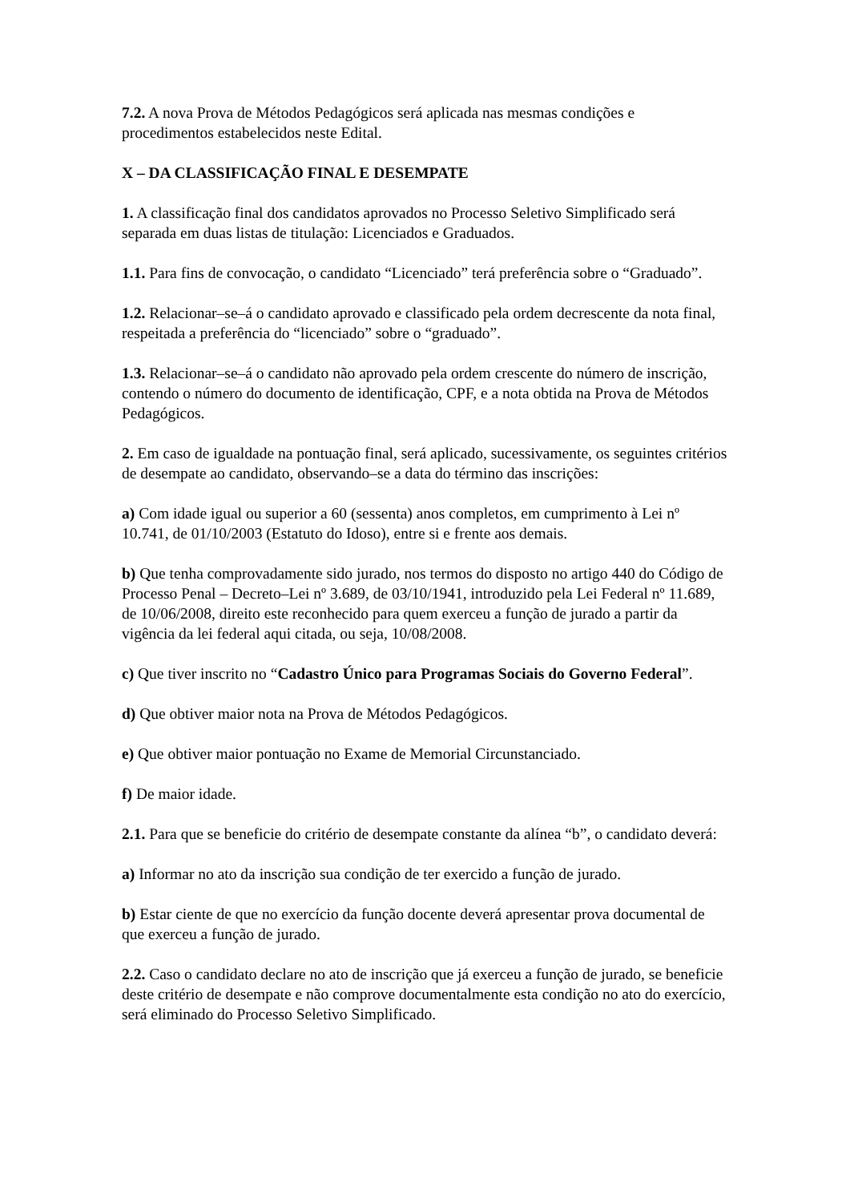7.2. A nova Prova de Métodos Pedagógicos será aplicada nas mesmas condições e procedimentos estabelecidos neste Edital.
X – DA CLASSIFICAÇÃO FINAL E DESEMPATE
1. A classificação final dos candidatos aprovados no Processo Seletivo Simplificado será separada em duas listas de titulação: Licenciados e Graduados.
1.1. Para fins de convocação, o candidato “Licenciado” terá preferência sobre o “Graduado”.
1.2. Relacionar–se–á o candidato aprovado e classificado pela ordem decrescente da nota final, respeitada a preferência do “licenciado” sobre o “graduado”.
1.3. Relacionar–se–á o candidato não aprovado pela ordem crescente do número de inscrição, contendo o número do documento de identificação, CPF, e a nota obtida na Prova de Métodos Pedagógicos.
2. Em caso de igualdade na pontuação final, será aplicado, sucessivamente, os seguintes critérios de desempate ao candidato, observando–se a data do término das inscrições:
a) Com idade igual ou superior a 60 (sessenta) anos completos, em cumprimento à Lei nº 10.741, de 01/10/2003 (Estatuto do Idoso), entre si e frente aos demais.
b) Que tenha comprovadamente sido jurado, nos termos do disposto no artigo 440 do Código de Processo Penal – Decreto–Lei nº 3.689, de 03/10/1941, introduzido pela Lei Federal nº 11.689, de 10/06/2008, direito este reconhecido para quem exerceu a função de jurado a partir da vigência da lei federal aqui citada, ou seja, 10/08/2008.
c) Que tiver inscrito no “Cadastro Único para Programas Sociais do Governo Federal”.
d) Que obtiver maior nota na Prova de Métodos Pedagógicos.
e) Que obtiver maior pontuação no Exame de Memorial Circunstanciado.
f) De maior idade.
2.1. Para que se beneficie do critério de desempate constante da alínea “b”, o candidato deverá:
a) Informar no ato da inscrição sua condição de ter exercido a função de jurado.
b) Estar ciente de que no exercício da função docente deverá apresentar prova documental de que exerceu a função de jurado.
2.2. Caso o candidato declare no ato de inscrição que já exerceu a função de jurado, se beneficie deste critério de desempate e não comprove documentalmente esta condição no ato do exercício, será eliminado do Processo Seletivo Simplificado.